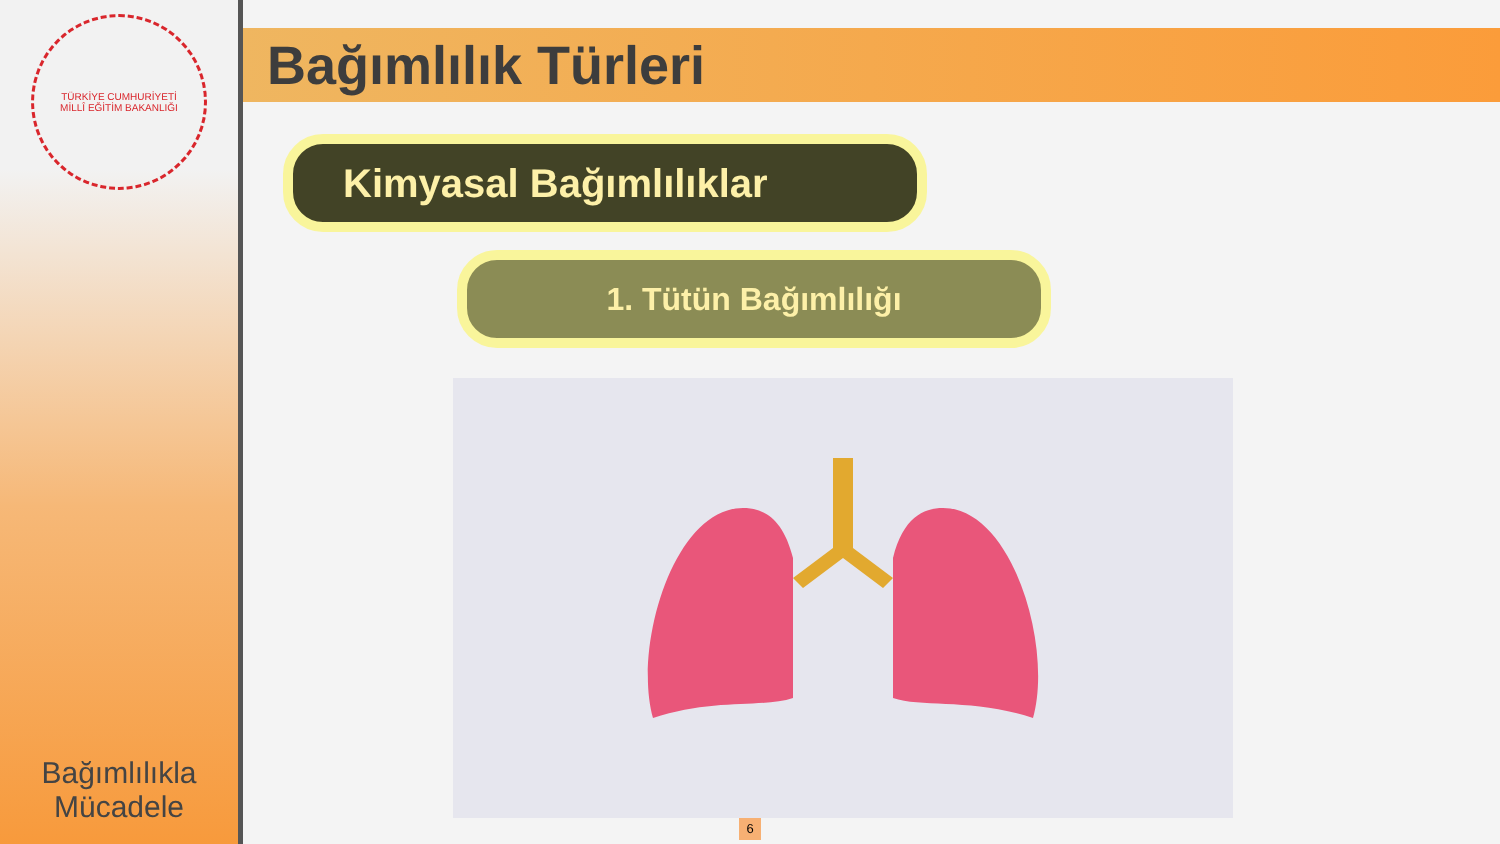TÜRKİYE CUMHURİYETİ
MİLLÎ EĞİTİM BAKANLIĞI
Bağımlılıkla
Mücadele
Bağımlılık Türleri
Kimyasal Bağımlılıklar
1. Tütün Bağımlılığı
6